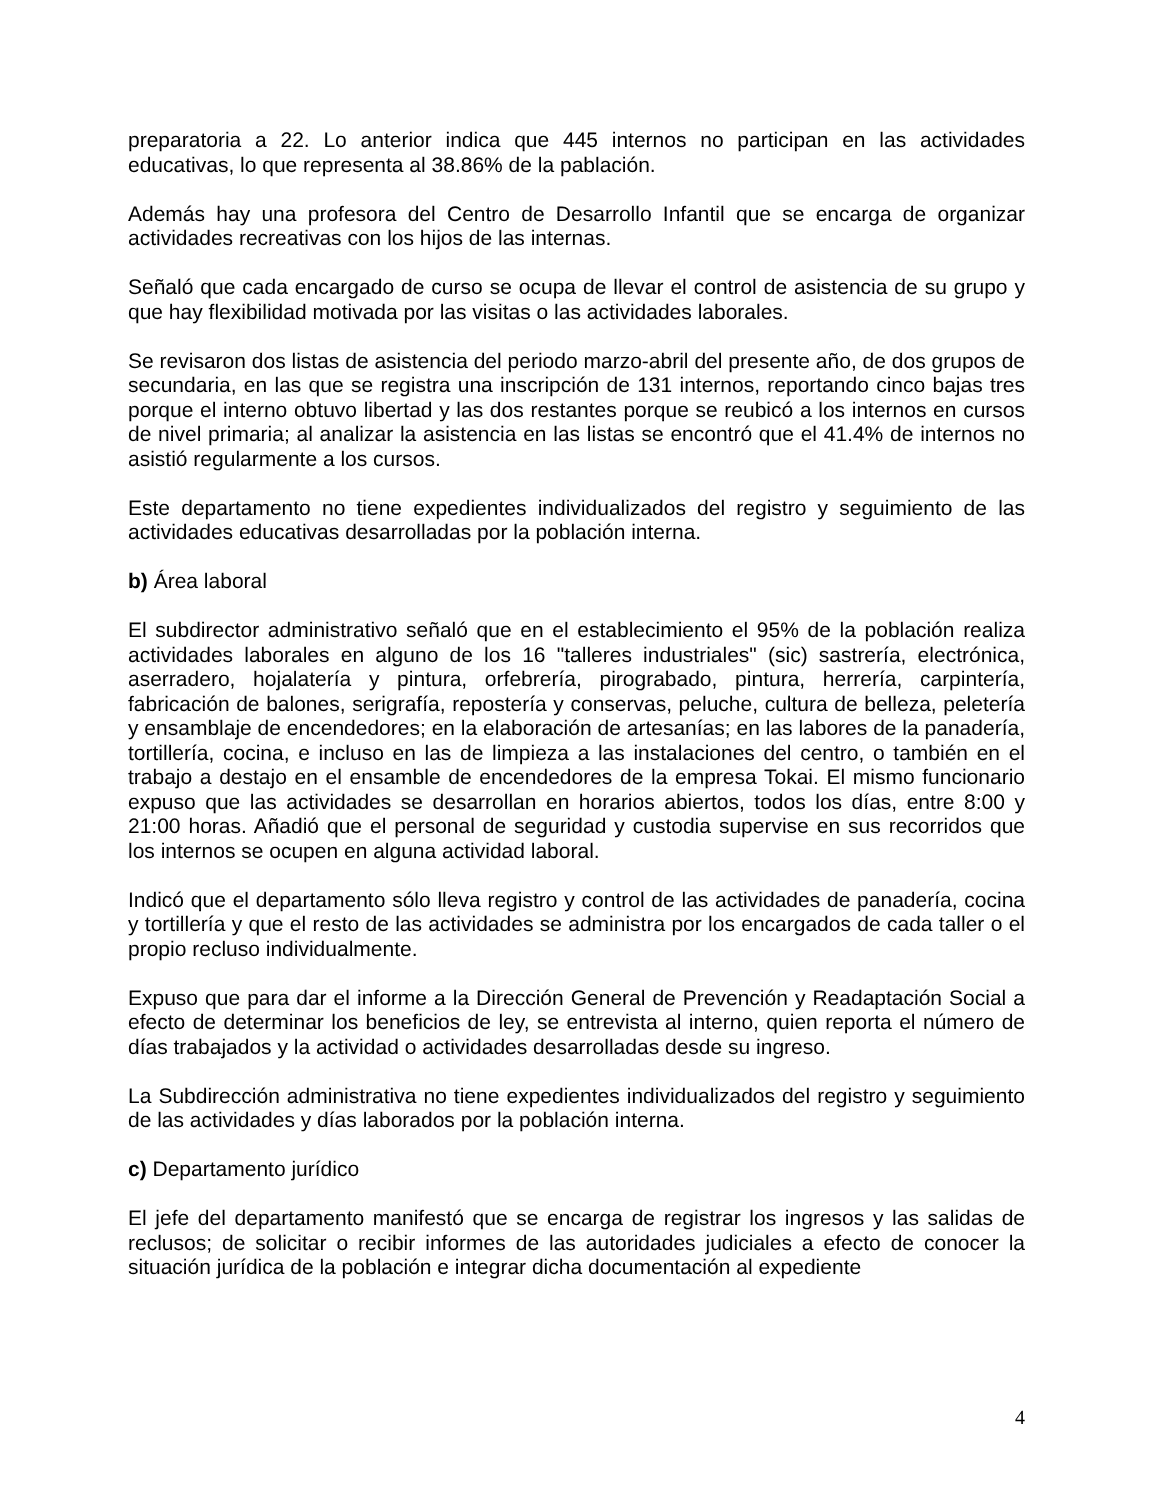preparatoria a 22. Lo anterior indica que 445 internos no participan en las actividades educativas, lo que representa al 38.86% de la pablación.
Además hay una profesora del Centro de Desarrollo Infantil que se encarga de organizar actividades recreativas con los hijos de las internas.
Señaló que cada encargado de curso se ocupa de llevar el control de asistencia de su grupo y que hay flexibilidad motivada por las visitas o las actividades laborales.
Se revisaron dos listas de asistencia del periodo marzo-abril del presente año, de dos grupos de secundaria, en las que se registra una inscripción de 131 internos, reportando cinco bajas tres porque el interno obtuvo libertad y las dos restantes porque se reubicó a los internos en cursos de nivel primaria; al analizar la asistencia en las listas se encontró que el 41.4% de internos no asistió regularmente a los cursos.
Este departamento no tiene expedientes individualizados del registro y seguimiento de las actividades educativas desarrolladas por la población interna.
b) Área laboral
El subdirector administrativo señaló que en el establecimiento el 95% de la población realiza actividades laborales en alguno de los 16 "talleres industriales" (sic) sastrería, electrónica, aserradero, hojalatería y pintura, orfebrería, pirograbado, pintura, herrería, carpintería, fabricación de balones, serigrafía, repostería y conservas, peluche, cultura de belleza, peletería y ensamblaje de encendedores; en la elaboración de artesanías; en las labores de la panadería, tortillería, cocina, e incluso en las de limpieza a las instalaciones del centro, o también en el trabajo a destajo en el ensamble de encendedores de la empresa Tokai. El mismo funcionario expuso que las actividades se desarrollan en horarios abiertos, todos los días, entre 8:00 y 21:00 horas. Añadió que el personal de seguridad y custodia supervise en sus recorridos que los internos se ocupen en alguna actividad laboral.
Indicó que el departamento sólo lleva registro y control de las actividades de panadería, cocina y tortillería y que el resto de las actividades se administra por los encargados de cada taller o el propio recluso individualmente.
Expuso que para dar el informe a la Dirección General de Prevención y Readaptación Social a efecto de determinar los beneficios de ley, se entrevista al interno, quien reporta el número de días trabajados y la actividad o actividades desarrolladas desde su ingreso.
La Subdirección administrativa no tiene expedientes individualizados del registro y seguimiento de las actividades y días laborados por la población interna.
c) Departamento jurídico
El jefe del departamento manifestó que se encarga de registrar los ingresos y las salidas de reclusos; de solicitar o recibir informes de las autoridades judiciales a efecto de conocer la situación jurídica de la población e integrar dicha documentación al expediente
4